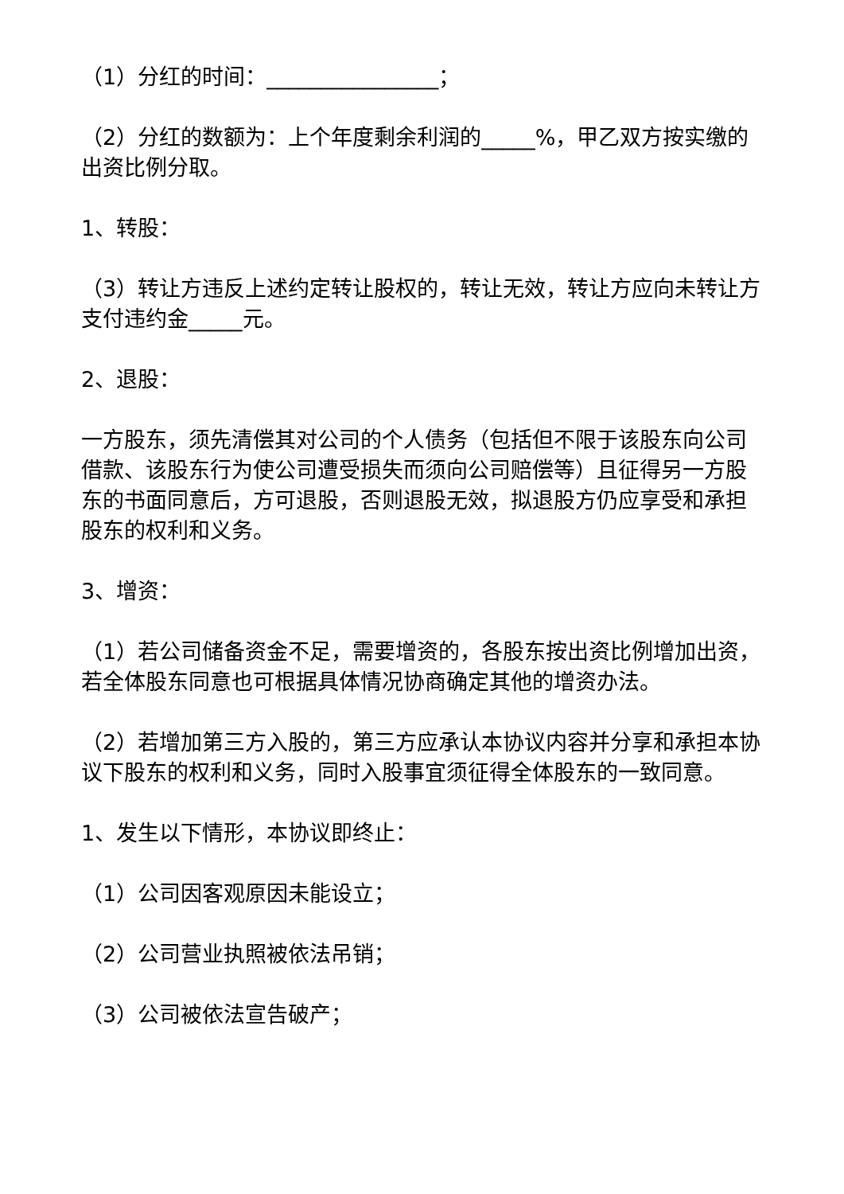（1）分红的时间：________________；
（2）分红的数额为：上个年度剩余利润的_____%，甲乙双方按实缴的出资比例分取。
1、转股：
（3）转让方违反上述约定转让股权的，转让无效，转让方应向未转让方支付违约金_____元。
2、退股：
一方股东，须先清偿其对公司的个人债务（包括但不限于该股东向公司借款、该股东行为使公司遭受损失而须向公司赔偿等）且征得另一方股东的书面同意后，方可退股，否则退股无效，拟退股方仍应享受和承担股东的权利和义务。
3、增资：
（1）若公司储备资金不足，需要增资的，各股东按出资比例增加出资，若全体股东同意也可根据具体情况协商确定其他的增资办法。
（2）若增加第三方入股的，第三方应承认本协议内容并分享和承担本协议下股东的权利和义务，同时入股事宜须征得全体股东的一致同意。
1、发生以下情形，本协议即终止：
（1）公司因客观原因未能设立；
（2）公司营业执照被依法吊销；
（3）公司被依法宣告破产；